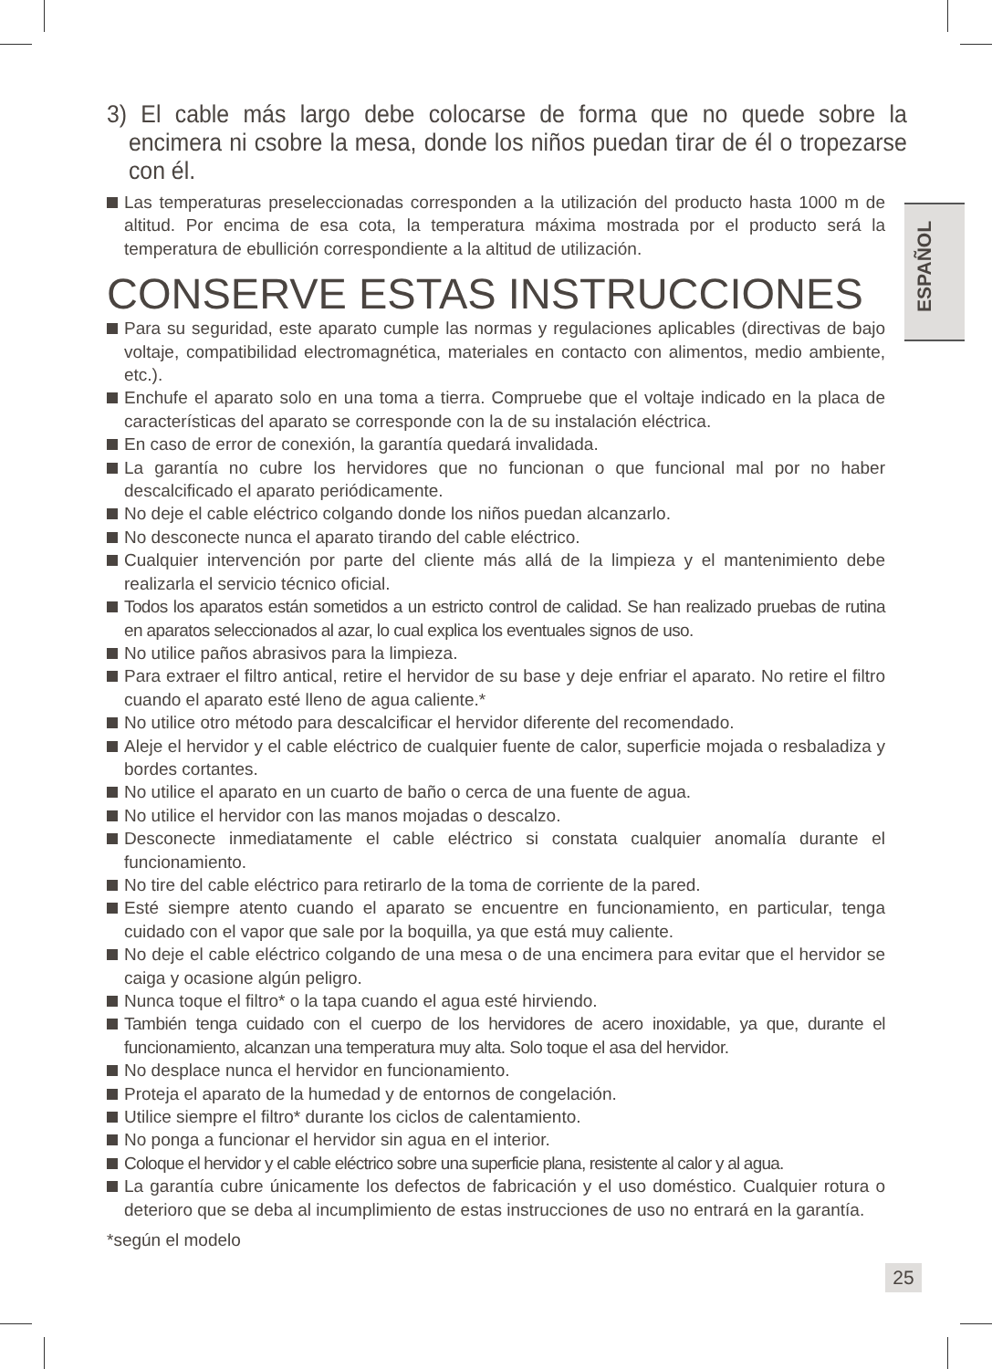ESPAÑOL
3) El cable más largo debe colocarse de forma que no quede sobre la encimera ni csobre la mesa, donde los niños puedan tirar de él o tropezarse con él.
Las temperaturas preseleccionadas corresponden a la utilización del producto hasta 1000 m de altitud. Por encima de esa cota, la temperatura máxima mostrada por el producto será la temperatura de ebullición correspondiente a la altitud de utilización.
CONSERVE ESTAS INSTRUCCIONES
Para su seguridad, este aparato cumple las normas y regulaciones aplicables (directivas de bajo voltaje, compatibilidad electromagnética, materiales en contacto con alimentos, medio ambiente, etc.).
Enchufe el aparato solo en una toma a tierra. Compruebe que el voltaje indicado en la placa de características del aparato se corresponde con la de su instalación eléctrica.
En caso de error de conexión, la garantía quedará invalidada.
La garantía no cubre los hervidores que no funcionan o que funcional mal por no haber descalcificado el aparato periódicamente.
No deje el cable eléctrico colgando donde los niños puedan alcanzarlo.
No desconecte nunca el aparato tirando del cable eléctrico.
Cualquier intervención por parte del cliente más allá de la limpieza y el mantenimiento debe realizarla el servicio técnico oficial.
Todos los aparatos están sometidos a un estricto control de calidad. Se han realizado pruebas de rutina en aparatos seleccionados al azar, lo cual explica los eventuales signos de uso.
No utilice paños abrasivos para la limpieza.
Para extraer el filtro antical, retire el hervidor de su base y deje enfriar el aparato. No retire el filtro cuando el aparato esté lleno de agua caliente.*
No utilice otro método para descalcificar el hervidor diferente del recomendado.
Aleje el hervidor y el cable eléctrico de cualquier fuente de calor, superficie mojada o resbaladiza y bordes cortantes.
No utilice el aparato en un cuarto de baño o cerca de una fuente de agua.
No utilice el hervidor con las manos mojadas o descalzo.
Desconecte inmediatamente el cable eléctrico si constata cualquier anomalía durante el funcionamiento.
No tire del cable eléctrico para retirarlo de la toma de corriente de la pared.
Esté siempre atento cuando el aparato se encuentre en funcionamiento, en particular, tenga cuidado con el vapor que sale por la boquilla, ya que está muy caliente.
No deje el cable eléctrico colgando de una mesa o de una encimera para evitar que el hervidor se caiga y ocasione algún peligro.
Nunca toque el filtro* o la tapa cuando el agua esté hirviendo.
También tenga cuidado con el cuerpo de los hervidores de acero inoxidable, ya que, durante el funcionamiento, alcanzan una temperatura muy alta. Solo toque el asa del hervidor.
No desplace nunca el hervidor en funcionamiento.
Proteja el aparato de la humedad y de entornos de congelación.
Utilice siempre el filtro* durante los ciclos de calentamiento.
No ponga a funcionar el hervidor sin agua en el interior.
Coloque el hervidor y el cable eléctrico sobre una superficie plana, resistente al calor y al agua.
La garantía cubre únicamente los defectos de fabricación y el uso doméstico. Cualquier rotura o deterioro que se deba al incumplimiento de estas instrucciones de uso no entrará en la garantía.
*según el modelo
25